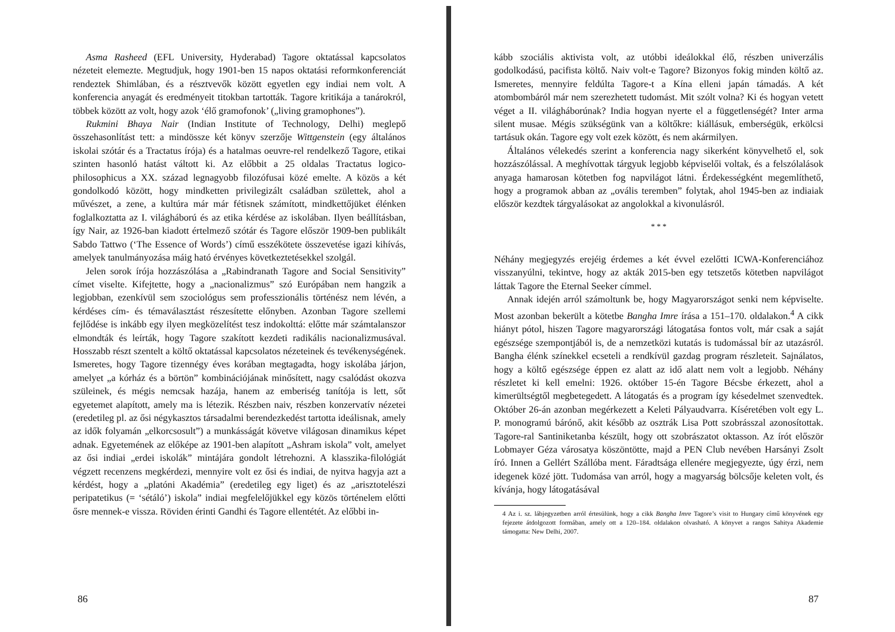Asma Rasheed (EFL University, Hyderabad) Tagore oktatással kapcsolatos nézeteit elemezte. Megtudjuk, hogy 1901-ben 15 napos oktatási reformkonferenciát rendeztek Shimlában, és a résztvevők között egyetlen egy indiai nem volt. A konferencia anyagát és eredményeit titokban tartották. Tagore kritikája a tanárokról, többek között az volt, hogy azok ‘élő gramofonok’ („living gramophones”).
Rukmini Bhaya Nair (Indian Institute of Technology, Delhi) meglepő összehasonlítást tett: a mindössze két könyv szerzője Wittgenstein (egy általános iskolai szótár és a Tractatus írója) és a hatalmas oeuvre-rel rendelkező Tagore, etikai szinten hasonló hatást váltott ki. Az előbbit a 25 oldalas Tractatus logico-philosophicus a XX. század legnagyobb filozófusai közé emelte. A közös a két gondolkodó között, hogy mindketten privilegizált családban születtek, ahol a művészet, a zene, a kultúra már már fétisnek számított, mindkettőjüket élénken foglalkoztatta az I. világháború és az etika kérdése az iskolában. Ilyen beállításban, így Nair, az 1926-ban kiadott értelmező szótár és Tagore először 1909-ben publikált Sabdo Tattwo (‘The Essence of Words’) című esszékötete összevetése igazi kihívás, amelyek tanulmányozása máig ható érvényes következtetésekkel szolgál.
Jelen sorok írója hozzászólása a „Rabindranath Tagore and Social Sensitivity” címet viselte. Kifejtette, hogy a „nacionalizmus” szó Európában nem hangzik a legjobban, ezenkívül sem szociológus sem professzionális történész nem lévén, a kérdéses cím- és témaválasztást részesítette előnyben. Azonban Tagore szellemi fejlődése is inkább egy ilyen megközelítést tesz indokolttá: előtte már számtalanszor elmondták és leírták, hogy Tagore szakított kezdeti radikális nacionalizmusával. Hosszabb részt szentelt a költő oktatással kapcsolatos nézeteinek és tevékenységének. Ismeretes, hogy Tagore tizennégy éves korában megtagadta, hogy iskolába járjon, amelyet „a kórház és a börtön” kombinációjának minősített, nagy csalódást okozva szüleinek, és mégis nemcsak hazája, hanem az emberiség tanítója is lett, sőt egyetemet alapított, amely ma is létezik. Részben naiv, részben konzervatív nézetei (eredetileg pl. az ősi négykasztos társadalmi berendezkedést tartotta ideálisnak, amely az idők folyamán „elkorcsosult”) a munkásságát követve világosan dinamikus képet adnak. Egyetemének az előképe az 1901-ben alapított „Ashram iskola” volt, amelyet az ősi indiai „erdei iskolák” mintájára gondolt létrehozni. A klasszika-filológiát végzett recenzens megkérdezi, mennyire volt ez ősi és indiai, de nyitva hagyja azt a kérdést, hogy a „platóni Akadémia” (eredetileg egy liget) és az „arisztotelészi peripatetikus (= ‘sétáló’) iskola” indiai megfelelőjükkel egy közös történelem előtti ősre mennek-e vissza. Röviden érinti Gandhi és Tagore ellentétét. Az előbbi in-
86
kább szociális aktivista volt, az utóbbi ideálokkal élő, részben univerzális godolkodású, pacifista költő. Naiv volt-e Tagore? Bizonyos fokig minden költő az. Ismeretes, mennyire feldúlta Tagore-t a Kína elleni japán támadás. A két atombombáról már nem szerezhetett tudomást. Mit szólt volna? Ki és hogyan vetett véget a II. világháborúnak? India hogyan nyerte el a függetlenségét? Inter arma silent musae. Mégis szükségünk van a költőkre: kiállásuk, emberségük, erkölcsi tartásuk okán. Tagore egy volt ezek között, és nem akármilyen.
Általános vélekedés szerint a konferencia nagy sikerként könyvelhető el, sok hozzászólással. A meghívottak tárgyuk legjobb képviselői voltak, és a felszólalások anyaga hamarosan kötetben fog napvilágot látni. Érdekességként megemlíthető, hogy a programok abban az „ovális teremben” folytak, ahol 1945-ben az indiaiak először kezdtek tárgyalásokat az angolokkal a kivonulásról.
* * *
Néhány megjegyzés erejéig érdemes a két évvel ezelőtti ICWA-Konferenciához visszanyúlni, tekintve, hogy az akták 2015-ben egy tetszetős kötetben napvilágot láttak Tagore the Eternal Seeker címmel.
Annak idején arról számoltunk be, hogy Magyarországot senki nem képviselte. Most azonban bekerült a kötetbe Bangha Imre írása a 151–170. oldalakon.<sup>4</sup> A cikk hiányt pótol, hiszen Tagore magyarországi látogatása fontos volt, már csak a saját egészsége szempontjából is, de a nemzetközi kutatás is tudomással bír az utazásról. Bangha élénk színekkel ecseteli a rendkívül gazdag program részleteit. Sajnálatos, hogy a költő egészsége éppen ez alatt az idő alatt nem volt a legjobb. Néhány részletet ki kell emelni: 1926. október 15-én Tagore Bécsbe érkezett, ahol a kimerültségtől megbetegedett. A látogatás és a program így késedelmet szenvedtek. Október 26-án azonban megérkezett a Keleti Pályaudvarra. Kíséretében volt egy L. P. monogramú bárónő, akit később az osztrák Lisa Pott szobrásszal azonosítottak. Tagore-ral Santiniketanba készült, hogy ott szobrászatot oktasson. Az írót először Lobmayer Géza városatya köszöntötte, majd a PEN Club nevében Harsányi Zsolt író. Innen a Gellért Szállóba ment. Fáradtsága ellenére megjegyezte, úgy érzi, nem idegenek közé jött. Tudomása van arról, hogy a magyarság bölcsője keleten volt, és kívánja, hogy látogatásával
4 Az i. sz. lábjegyzetben arról értesülünk, hogy a cikk Bangha Imre Tagore’s visit to Hungary című könyvének egy fejezete átdolgozott formában, amely ott a 120–184. oldalakon olvasható. A könyvet a rangos Sahitya Akademie támogatta: New Delhi, 2007.
87